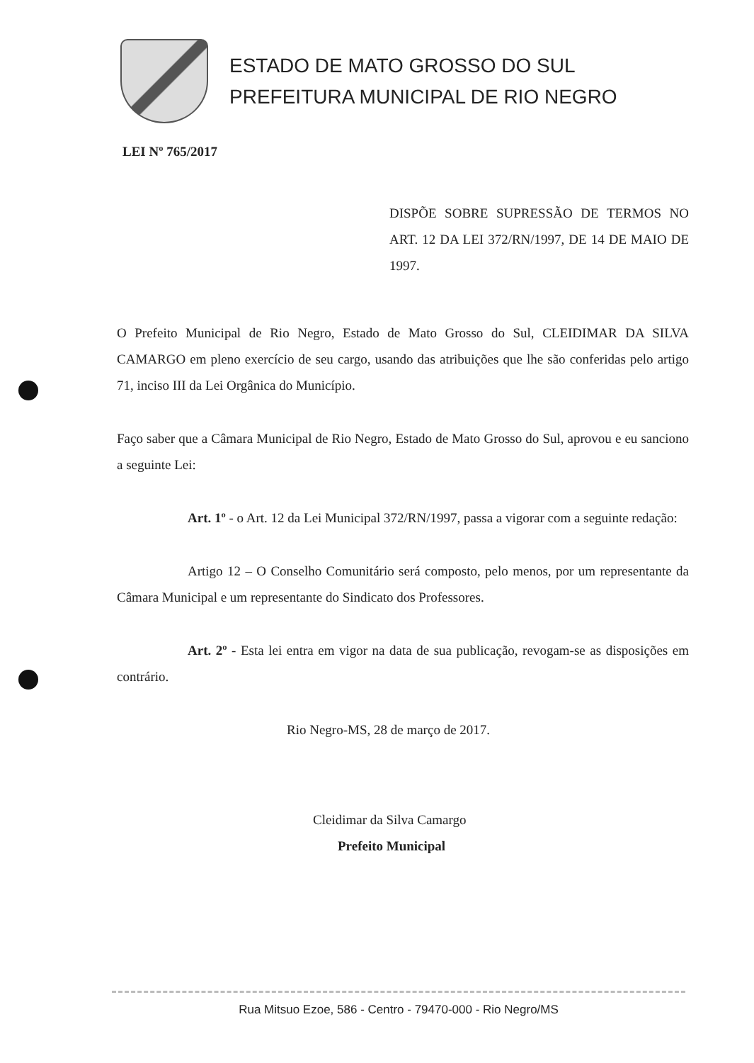ESTADO DE MATO GROSSO DO SUL
PREFEITURA MUNICIPAL DE RIO NEGRO
LEI Nº 765/2017
DISPÕE SOBRE SUPRESSÃO DE TERMOS NO ART. 12 DA LEI 372/RN/1997, DE 14 DE MAIO DE 1997.
O Prefeito Municipal de Rio Negro, Estado de Mato Grosso do Sul, CLEIDIMAR DA SILVA CAMARGO em pleno exercício de seu cargo, usando das atribuições que lhe são conferidas pelo artigo 71, inciso III da Lei Orgânica do Município.
Faço saber que a Câmara Municipal de Rio Negro, Estado de Mato Grosso do Sul, aprovou e eu sanciono a seguinte Lei:
Art. 1º - o Art. 12 da Lei Municipal 372/RN/1997, passa a vigorar com a seguinte redação:
Artigo 12 – O Conselho Comunitário será composto, pelo menos, por um representante da Câmara Municipal e um representante do Sindicato dos Professores.
Art. 2º - Esta lei entra em vigor na data de sua publicação, revogam-se as disposições em contrário.
Rio Negro-MS, 28 de março de 2017.
Cleidimar da Silva Camargo
Prefeito Municipal
Rua Mitsuo Ezoe, 586 - Centro - 79470-000 - Rio Negro/MS